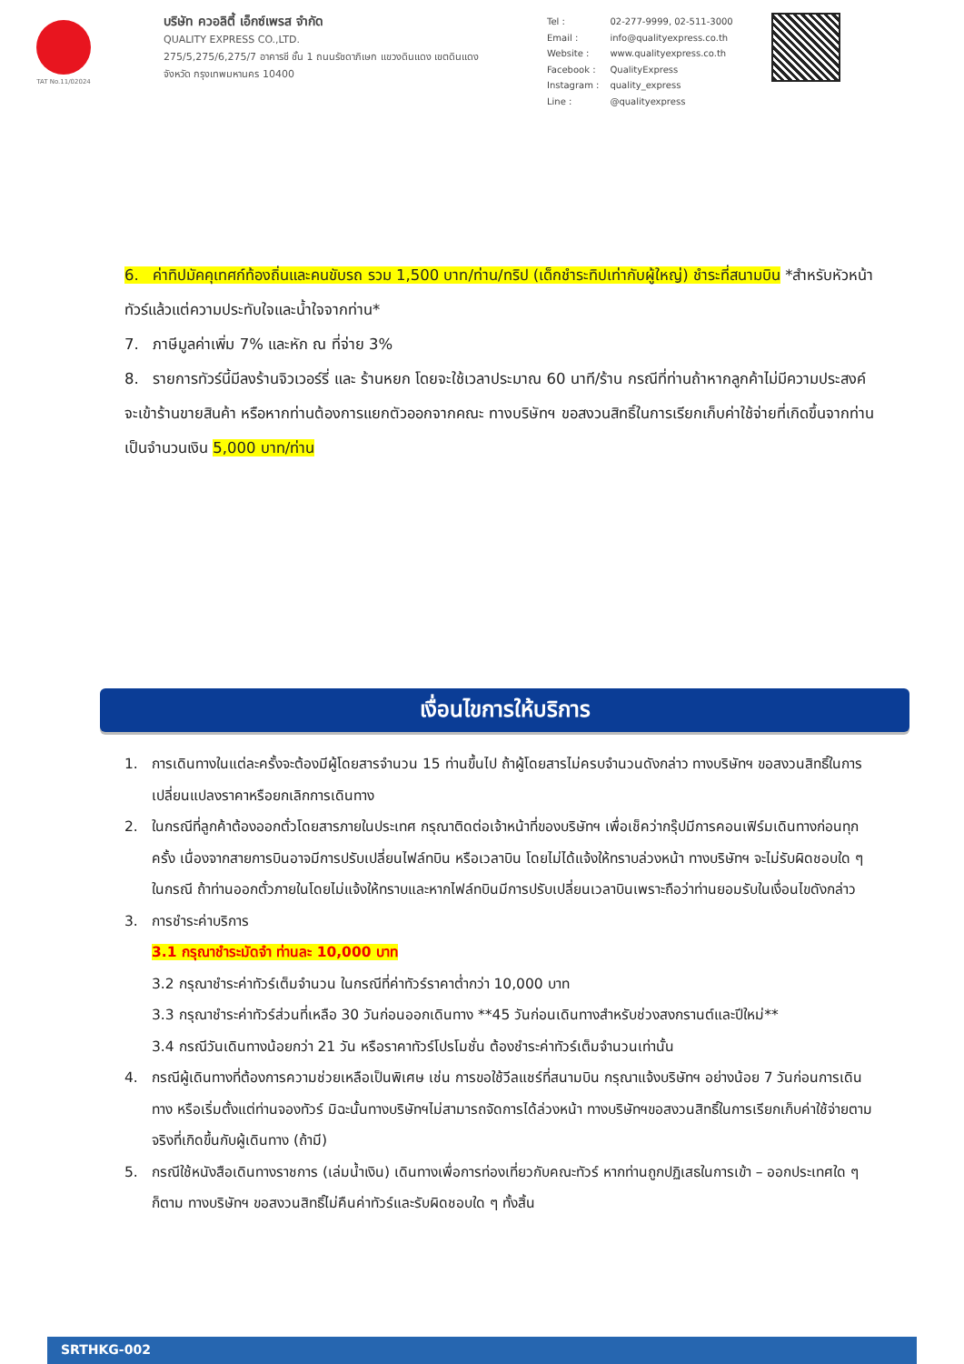TAT No.11/02024
บริษัท ควอลิตี้ เอ็กซ์เพรส จำกัด
QUALITY EXPRESS CO.,LTD.
275/5,275/6,275/7 อาคารชี ชั้น 1 ถนนรัชดาภิเษก แขวงดินแดง เขตดินแดง
จังหวัด กรุงเทพมหานคร 10400
| Tel : | 02-277-9999, 02-511-3000 |
| Email : | info@qualityexpress.co.th |
| Website : | www.qualityexpress.co.th |
| Facebook : | QualityExpress |
| Instagram : | quality_express |
| Line : | @qualityexpress |
6. ค่าทิปมัคคุเทศก์ท้องถิ่นและคนขับรถ รวม 1,500 บาท/ท่าน/ทริป (เด็กชำระทิปเท่ากับผู้ใหญ่) ชำระที่สนามบิน *สำหรับหัวหน้าทัวร์แล้วแต่ความประทับใจและน้ำใจจากท่าน*
7. ภาษีมูลค่าเพิ่ม 7% และหัก ณ ที่จ่าย 3%
8. รายการทัวร์นี้มีลงร้านจิวเวอร์รี่ และ ร้านหยก โดยจะใช้เวลาประมาณ 60 นาที/ร้าน กรณีที่ท่านถ้าหากลูกค้าไม่มีความประสงค์จะเข้าร้านขายสินค้า หรือหากท่านต้องการแยกตัวออกจากคณะ ทางบริษัทฯ ขอสงวนสิทธิ์ในการเรียกเก็บค่าใช้จ่ายที่เกิดขึ้นจากท่านเป็นจำนวนเงิน 5,000 บาท/ท่าน
เงื่อนไขการให้บริการ
1. การเดินทางในแต่ละครั้งจะต้องมีผู้โดยสารจำนวน 15 ท่านขึ้นไป ถ้าผู้โดยสารไม่ครบจำนวนดังกล่าว ทางบริษัทฯ ขอสงวนสิทธิ์ในการเปลี่ยนแปลงราคาหรือยกเลิกการเดินทาง
2. ในกรณีที่ลูกค้าต้องออกตั๋วโดยสารภายในประเทศ กรุณาติดต่อเจ้าหน้าที่ของบริษัทฯ เพื่อเช็คว่ากรุ๊ปมีการคอนเฟิร์มเดินทางก่อนทุกครั้ง เนื่องจากสายการบินอาจมีการปรับเปลี่ยนไฟล์ทบิน หรือเวลาบิน โดยไม่ได้แจ้งให้ทราบล่วงหน้า ทางบริษัทฯ จะไม่รับผิดชอบใด ๆ ในกรณี ถ้าท่านออกตั๋วภายในโดยไม่แจ้งให้ทราบและหากไฟล์ทบินมีการปรับเปลี่ยนเวลาบินเพราะถือว่าท่านยอมรับในเงื่อนไขดังกล่าว
3. การชำระค่าบริการ
3.1 กรุณาชำระมัดจำ ท่านละ 10,000 บาท
3.2 กรุณาชำระค่าทัวร์เต็มจำนวน ในกรณีที่ค่าทัวร์ราคาต่ำกว่า 10,000 บาท
3.3 กรุณาชำระค่าทัวร์ส่วนที่เหลือ 30 วันก่อนออกเดินทาง **45 วันก่อนเดินทางสำหรับช่วงสงกรานต์และปีใหม่**
3.4 กรณีวันเดินทางน้อยกว่า 21 วัน หรือราคาทัวร์โปรโมชั่น ต้องชำระค่าทัวร์เต็มจำนวนเท่านั้น
4. กรณีผู้เดินทางที่ต้องการความช่วยเหลือเป็นพิเศษ เช่น การขอใช้วีลแชร์ที่สนามบิน กรุณาแจ้งบริษัทฯ อย่างน้อย 7 วันก่อนการเดินทาง หรือเริ่มตั้งแต่ท่านจองทัวร์ มิฉะนั้นทางบริษัทฯไม่สามารถจัดการได้ล่วงหน้า ทางบริษัทฯขอสงวนสิทธิ์ในการเรียกเก็บค่าใช้จ่ายตามจริงที่เกิดขึ้นกับผู้เดินทาง (ถ้ามี)
5. กรณีใช้หนังสือเดินทางราชการ (เล่มน้ำเงิน) เดินทางเพื่อการท่องเที่ยวกับคณะทัวร์ หากท่านถูกปฏิเสธในการเข้า – ออกประเทศใด ๆ ก็ตาม ทางบริษัทฯ ขอสงวนสิทธิ์ไม่คืนค่าทัวร์และรับผิดชอบใด ๆ ทั้งสิ้น
SRTHKG-002